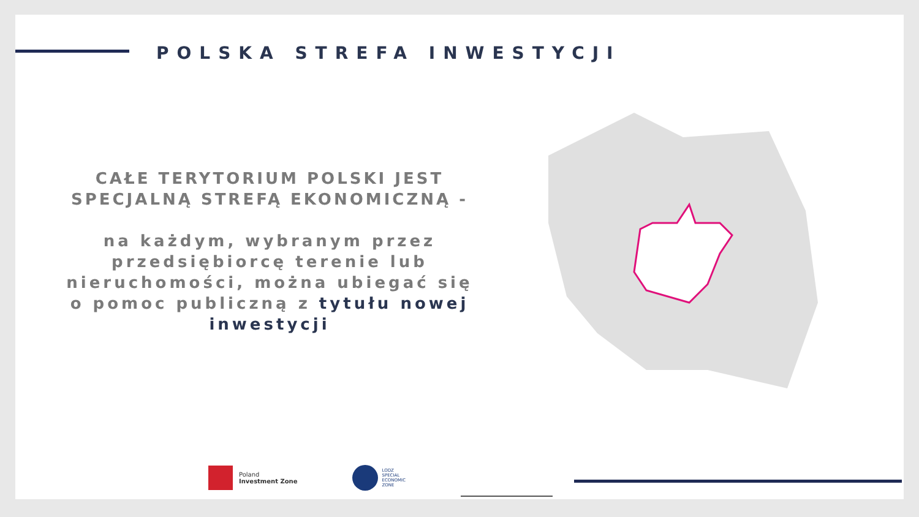POLSKA STREFA INWESTYCJI
CAŁE TERYTORIUM POLSKI JEST SPECJALNĄ STREFĄ EKONOMICZNĄ -
na każdym, wybranym przez przedsiębiorcę terenie lub nieruchomości, można ubiegać się o pomoc publiczną z tytułu nowej inwestycji
Poland
Investment Zone
LODZ
SPECIAL
ECONOMIC
ZONE